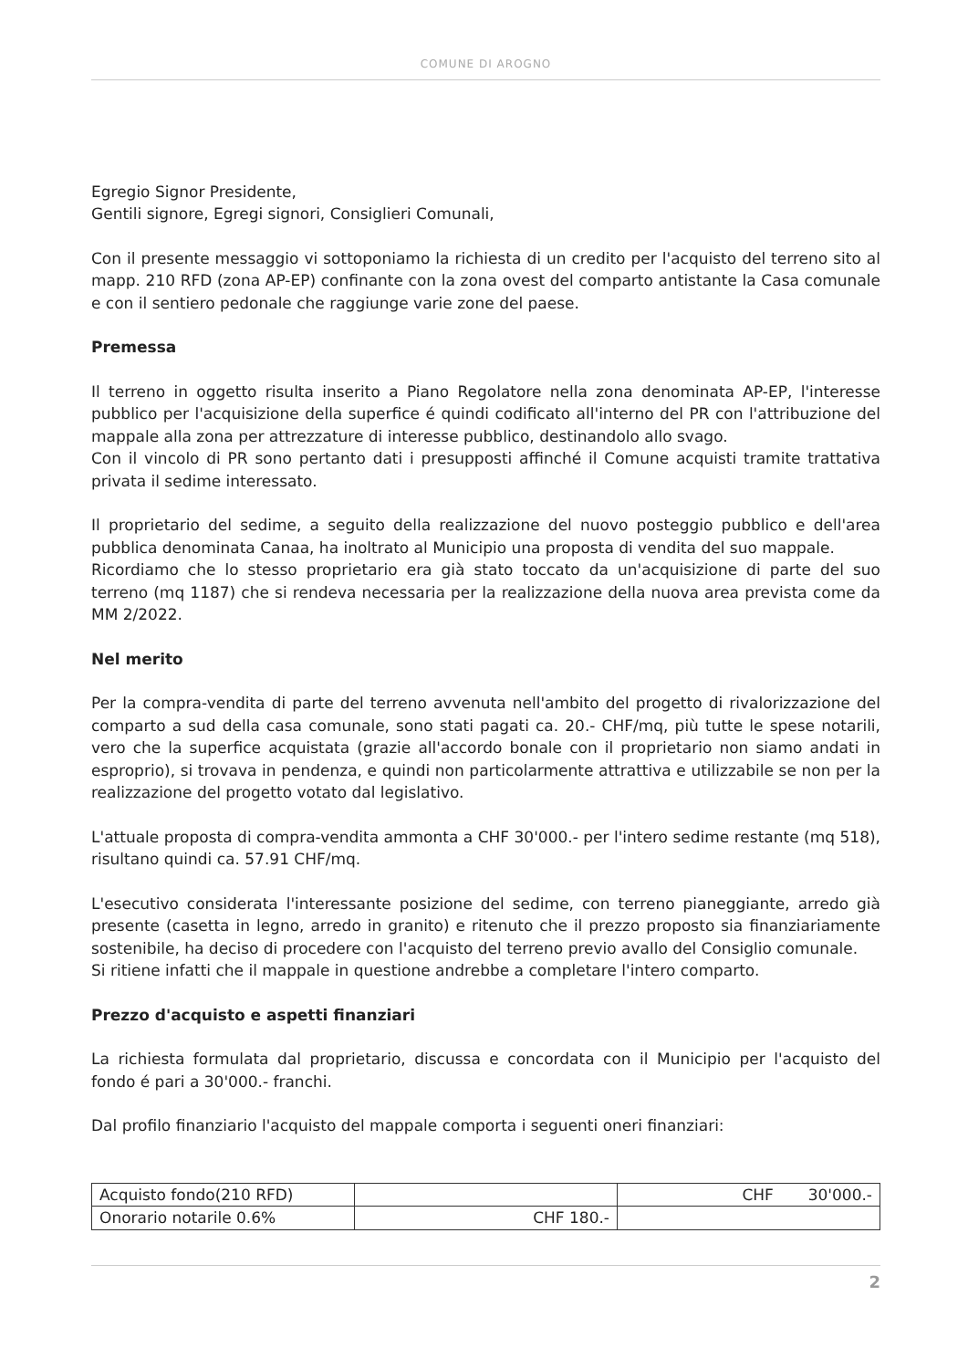COMUNE DI AROGNO
Egregio Signor Presidente,
Gentili signore, Egregi signori, Consiglieri Comunali,
Con il presente messaggio vi sottoponiamo la richiesta di un credito per l'acquisto del terreno sito al mapp. 210 RFD (zona AP-EP) confinante con la zona ovest del comparto antistante la Casa comunale e con il sentiero pedonale che raggiunge varie zone del paese.
Premessa
Il terreno in oggetto risulta inserito a Piano Regolatore nella zona denominata AP-EP, l'interesse pubblico per l'acquisizione della superfice é quindi codificato all'interno del PR con l'attribuzione del mappale alla zona per attrezzature di interesse pubblico, destinandolo allo svago.
Con il vincolo di PR sono pertanto dati i presupposti affinché il Comune acquisti tramite trattativa privata il sedime interessato.
Il proprietario del sedime, a seguito della realizzazione del nuovo posteggio pubblico e dell'area pubblica denominata Canaa, ha inoltrato al Municipio una proposta di vendita del suo mappale.
Ricordiamo che lo stesso proprietario era già stato toccato da un'acquisizione di parte del suo terreno (mq 1187) che si rendeva necessaria per la realizzazione della nuova area prevista come da MM 2/2022.
Nel merito
Per la compra-vendita di parte del terreno avvenuta nell'ambito del progetto di rivalorizzazione del comparto a sud della casa comunale, sono stati pagati ca. 20.- CHF/mq, più tutte le spese notarili, vero che la superfice acquistata (grazie all'accordo bonale con il proprietario non siamo andati in esproprio), si trovava in pendenza, e quindi non particolarmente attrattiva e utilizzabile se non per la realizzazione del progetto votato dal legislativo.
L'attuale proposta di compra-vendita ammonta a CHF 30'000.- per l'intero sedime restante (mq 518), risultano quindi ca. 57.91 CHF/mq.
L'esecutivo considerata l'interessante posizione del sedime, con terreno pianeggiante, arredo già presente (casetta in legno, arredo in granito) e ritenuto che il prezzo proposto sia finanziariamente sostenibile, ha deciso di procedere con l'acquisto del terreno previo avallo del Consiglio comunale.
Si ritiene infatti che il mappale in questione andrebbe a completare l'intero comparto.
Prezzo d'acquisto e aspetti finanziari
La richiesta formulata dal proprietario, discussa e concordata con il Municipio per l'acquisto del fondo é pari a 30'000.- franchi.
Dal profilo finanziario l'acquisto del mappale comporta i seguenti oneri finanziari:
| Acquisto fondo(210 RFD) | | CHF 30'000.- |
| Onorario notarile 0.6% | CHF 180.- | |
2